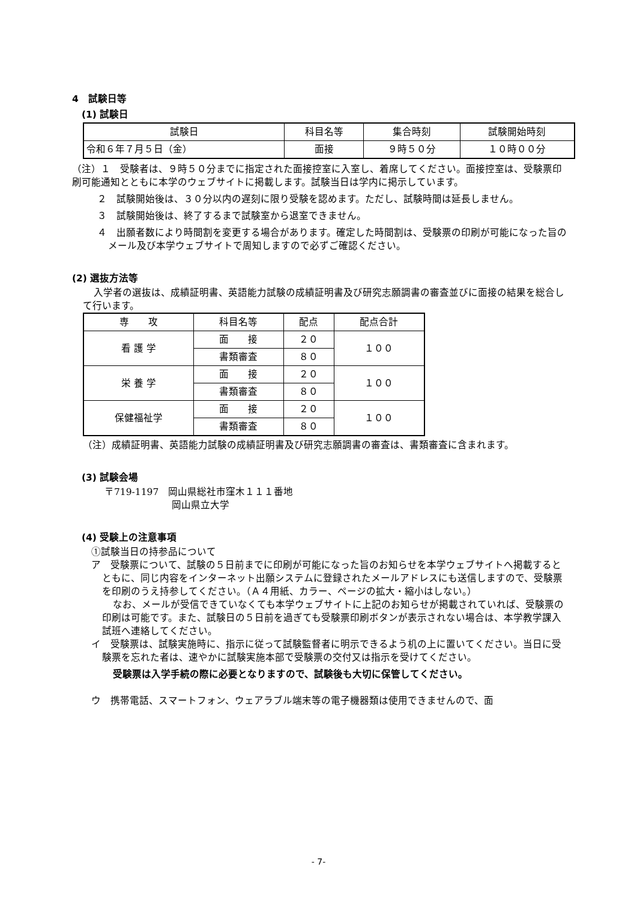4　試験日等
(1) 試験日
| 試験日 | 科目名等 | 集合時刻 | 試験開始時刻 |
| --- | --- | --- | --- |
| 令和６年７月５日（金） | 面接 | ９時５０分 | １０時００分 |
（注）１　受験者は、９時５０分までに指定された面接控室に入室し、着席してください。面接控室は、受験票印刷可能通知とともに本学のウェブサイトに掲載します。試験当日は学内に掲示しています。
２　試験開始後は、３０分以内の遅刻に限り受験を認めます。ただし、試験時間は延長しません。
３　試験開始後は、終了するまで試験室から退室できません。
４　出願者数により時間割を変更する場合があります。確定した時間割は、受験票の印刷が可能になった旨のメール及び本学ウェブサイトで周知しますので必ずご確認ください。
(2) 選抜方法等
入学者の選抜は、成績証明書、英語能力試験の成績証明書及び研究志願調書の審査並びに面接の結果を総合して行います。
| 専 攻 | 科目名等 | 配点 | 配点合計 |
| --- | --- | --- | --- |
| 看 護 学 | 面 接 | ２０ | １００ |
| | 書類審査 | ８０ | |
| 栄 養 学 | 面 接 | ２０ | １００ |
| | 書類審査 | ８０ | |
| 保健福祉学 | 面 接 | ２０ | １００ |
| | 書類審査 | ８０ | |
（注）成績証明書、英語能力試験の成績証明書及び研究志願調書の審査は、書類審査に含まれます。
(3) 試験会場
〒719-1197　岡山県総社市窪木１１１番地
岡山県立大学
(4) 受験上の注意事項
①試験当日の持参品について
ア　受験票について、試験の５日前までに印刷が可能になった旨のお知らせを本学ウェブサイトへ掲載するとともに、同じ内容をインターネット出願システムに登録されたメールアドレスにも送信しますので、受験票を印刷のうえ持参してください。（Ａ４用紙、カラー、ページの拡大・縮小はしない。）
なお、メールが受信できていなくても本学ウェブサイトに上記のお知らせが掲載されていれば、受験票の印刷は可能です。また、試験日の５日前を過ぎても受験票印刷ボタンが表示されない場合は、本学教学課入試班へ連絡してください。
イ　受験票は、試験実施時に、指示に従って試験監督者に明示できるよう机の上に置いてください。当日に受験票を忘れた者は、速やかに試験実施本部で受験票の交付又は指示を受けてください。
受験票は入学手続の際に必要となりますので、試験後も大切に保管してください。
ウ　携帯電話、スマートフォン、ウェアラブル端末等の電子機器類は使用できませんので、面
- 7-